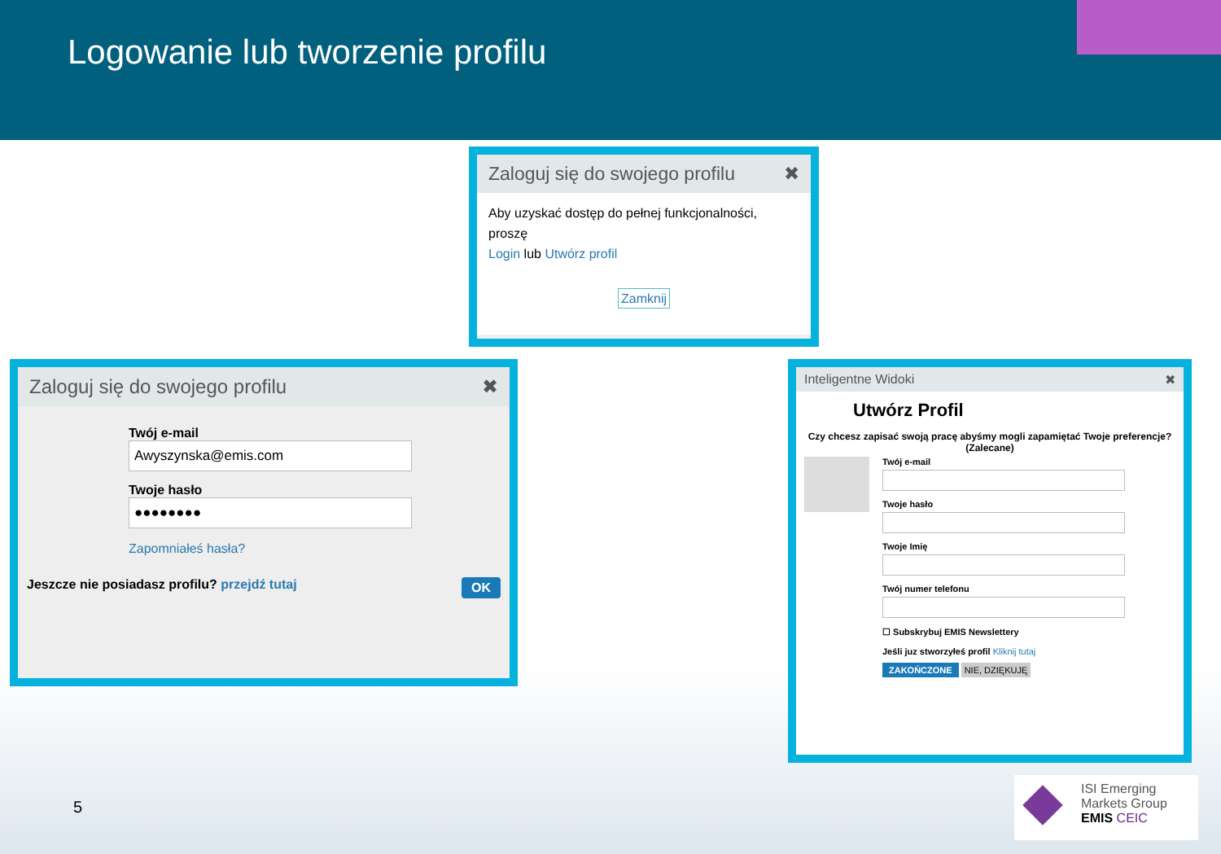Logowanie lub tworzenie profilu
Zaloguj się do swojego profilu ✖
Aby uzyskać dostęp do pełnej funkcjonalności, proszę
Login lub Utwórz profil
Zamknij
Zaloguj się do swojego profilu ✖
Twój e-mail
Awyszynska@emis.com
Twoje hasło
●●●●●●●●
Zapomniałeś hasła?
Jeszcze nie posiadasz profilu? przejdź tutaj OK
Inteligentne Widoki ✖
Utwórz Profil
Czy chcesz zapisać swoją pracę abyśmy mogli zapamiętać Twoje preferencje? (Zalecane)
Twój e-mail
Twoje hasło
Twoje Imię
Twój numer telefonu
☐ Subskrybuj EMIS Newslettery
Jeśli juz stworzyłeś profil Kliknij tutaj
ZAKOŃCZONE NIE, DZIĘKUJĘ
5
ISI Emerging
Markets Group
EMIS CEIC